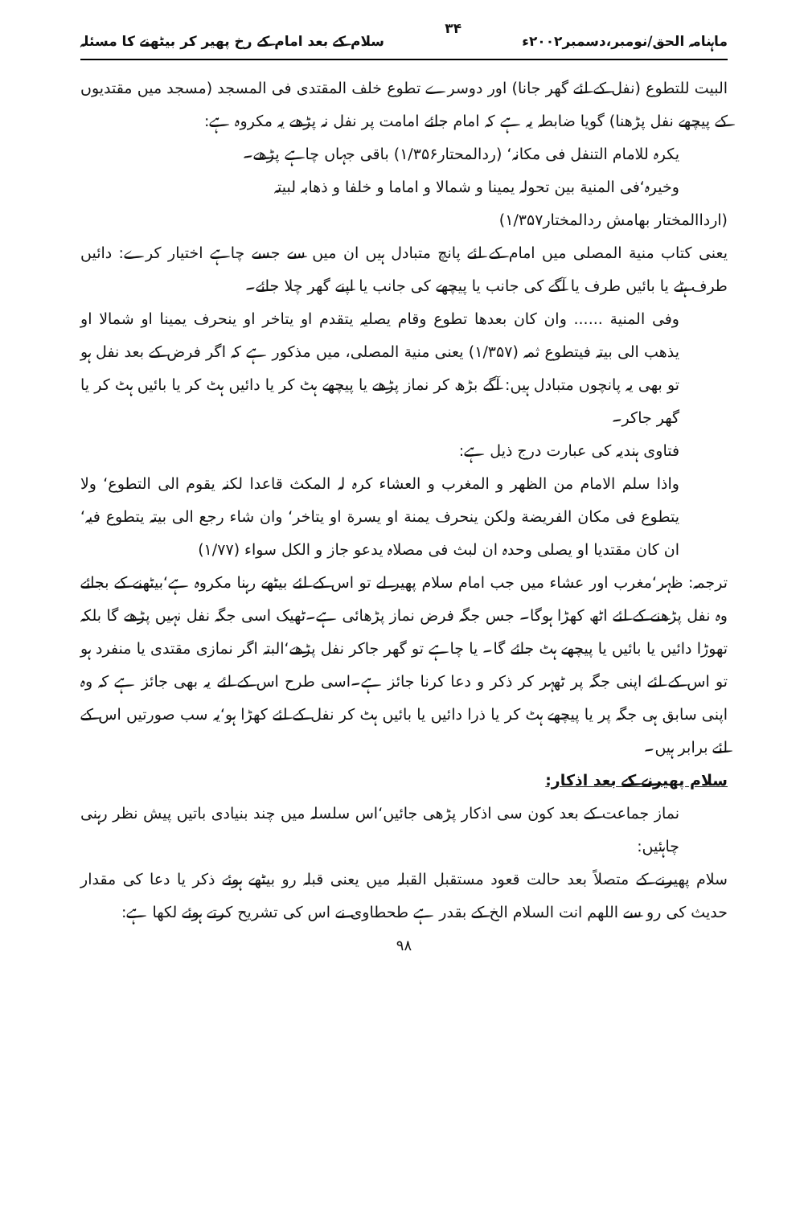ماہنامہ الحق/نومبر،دسمبر۲۰۰۲ء ۳۴ سلام کے بعد امام کے رخ پھیر کر بیٹھنے کا مسئلہ
البیت للتطوع (نفل کے لئے گھر جانا) اور دوسرے تطوع خلف المقتدی فی المسجد (مسجد میں مقتدیوں کے پیچھے نفل پڑھنا) گویا ضابطہ یہ ہے کہ امام جائے امامت پر نفل نہ پڑھے یہ مکروہ ہے:
یکرہ للامام التنفل فی مکانہ‘ (ردالمحتار۱/۳۵۶) باقی جہاں چاہے پڑھے۔
وخیرہ‘فی المنیة بین تحولہ یمینا و شمالا و اماما و خلفا و ذھابہ لبیتہ
(ارداالمختار بھامش ردالمختار۱/۳۵۷)
یعنی کتاب منیة المصلی میں امام کے لئے پانچ متبادل ہیں ان میں سے جسے چاہے اختیار کرے: دائیں طرف ہٹے یا بائیں طرف یا آگے کی جانب یا پیچھے کی جانب یا اپنے گھر چلا جائے۔
وفی المنیة ...... وان کان بعدھا تطوع وقام یصلیہ یتقدم او یتاخر او ینحرف یمینا او شمالا او یذھب الی بیتہ فیتطوع ثمہ (۱/۳۵۷) یعنی منیة المصلی، میں مذکور ہے کہ اگر فرض کے بعد نفل ہو تو بھی یہ پانچوں متبادل ہیں: آگے بڑھ کر نماز پڑھے یا پیچھے ہٹ کر یا دائیں ہٹ کر یا بائیں ہٹ کر یا گھر جاکر۔
فتاوی ہندیہ کی عبارت درج ذیل ہے:
واذا سلم الامام من الظھر و المغرب و العشاء کرہ لہ المکث قاعدا لکنہ یقوم الی التطوع‘ ولا یتطوع فی مکان الفریضة ولکن ینحرف یمنة او یسرة او یتاخر‘ وان شاء رجع الی بیتہ یتطوع فیہ‘ ان کان مقتدیا او یصلی وحدہ ان لبث فی مصلاہ یدعو جاز و الکل سواء (۱/۷۷)
ترجمہ: ظہر‘مغرب اور عشاء میں جب امام سلام پھیر لے تو اس کے لئے بیٹھے رہنا مکروہ ہے‘بیٹھنے کے بجائے وہ نفل پڑھنے کے لئے اٹھ کھڑا ہوگا۔ جس جگہ فرض نماز پڑھائی ہے۔ٹھیک اسی جگہ نفل نہیں پڑھے گا بلکہ تھوڑا دائیں یا بائیں یا پیچھے ہٹ جائے گا۔ یا چاہے تو گھر جاکر نفل پڑھے‘البتہ اگر نمازی مقتدی یا منفرد ہو تو اس کے لئے اپنی جگہ پر ٹھہر کر ذکر و دعا کرنا جائز ہے۔اسی طرح اس کے لئے یہ بھی جائز ہے کہ وہ اپنی سابق ہی جگہ پر یا پیچھے ہٹ کر یا ذرا دائیں یا بائیں ہٹ کر نفل کے لئے کھڑا ہو‘یہ سب صورتیں اس کے لئے برابر ہیں۔
سلام پھیرنے کے بعد اذکار:
نماز جماعت کے بعد کون سی اذکار پڑھی جائیں‘اس سلسلہ میں چند بنیادی باتیں پیش نظر رہنی چاہئیں:
سلام پھیرنے کے متصلاً بعد حالت قعود مستقبل القبلہ میں یعنی قبلہ رو بیٹھے ہوئے ذکر یا دعا کی مقدار حدیث کی رو سے اللھم انت السلام الخ کے بقدر ہے طحطاوی نے اس کی تشریح کرتے ہوئے لکھا ہے:
۹۸